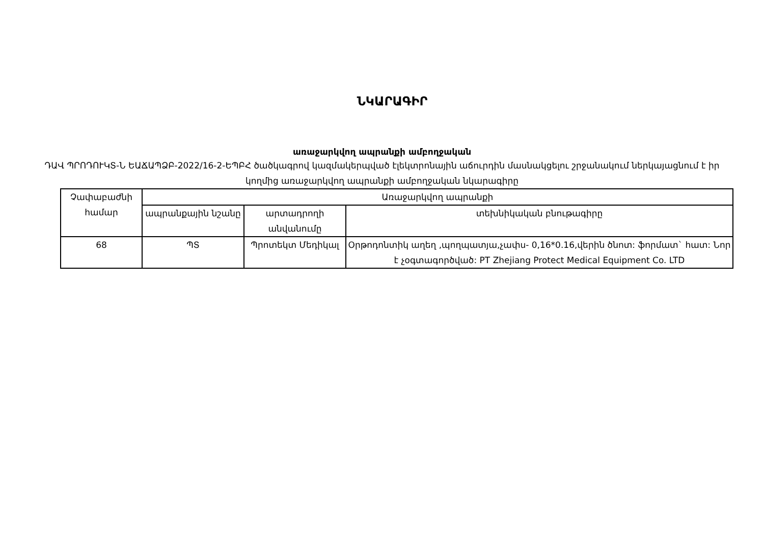ՆԿԱՐԱԳԻՐ
առաջարկվող ապրանքի ամբողջական
ԴԱՎ ՊՐՈԴՈՒԿՏ-Ն ԵԱՃԱՊՁԲ-2022/16-2-ԵՊԲՀ ծածկագրով կազմակերպված էլեկտրոնային աճուրդին մասնակցելու շրջանակում ներկայացնում է իր կողմից առաջարկվող ապրանքի ամբողջական նկարագիրը
| Չափաբաժնի համար | Առաջարկվող ապրանքի | | |
| --- | --- | --- | --- |
| | ապրանքային նշանը | արտադրողի անվանումը | տեխնիկական բնութագիրը |
| 68 | ՊՏ | Պրոտեկտ Մեդիկալ | Օրթոդոնտիկ աղեղ ,պողպատյա,չափս- 0,16*0.16,վերին ծնոտ: ֆորմատ` հատ: Նոր է չօգտագործված: PT Zhejiang Protect Medical Equipment Co. LTD |